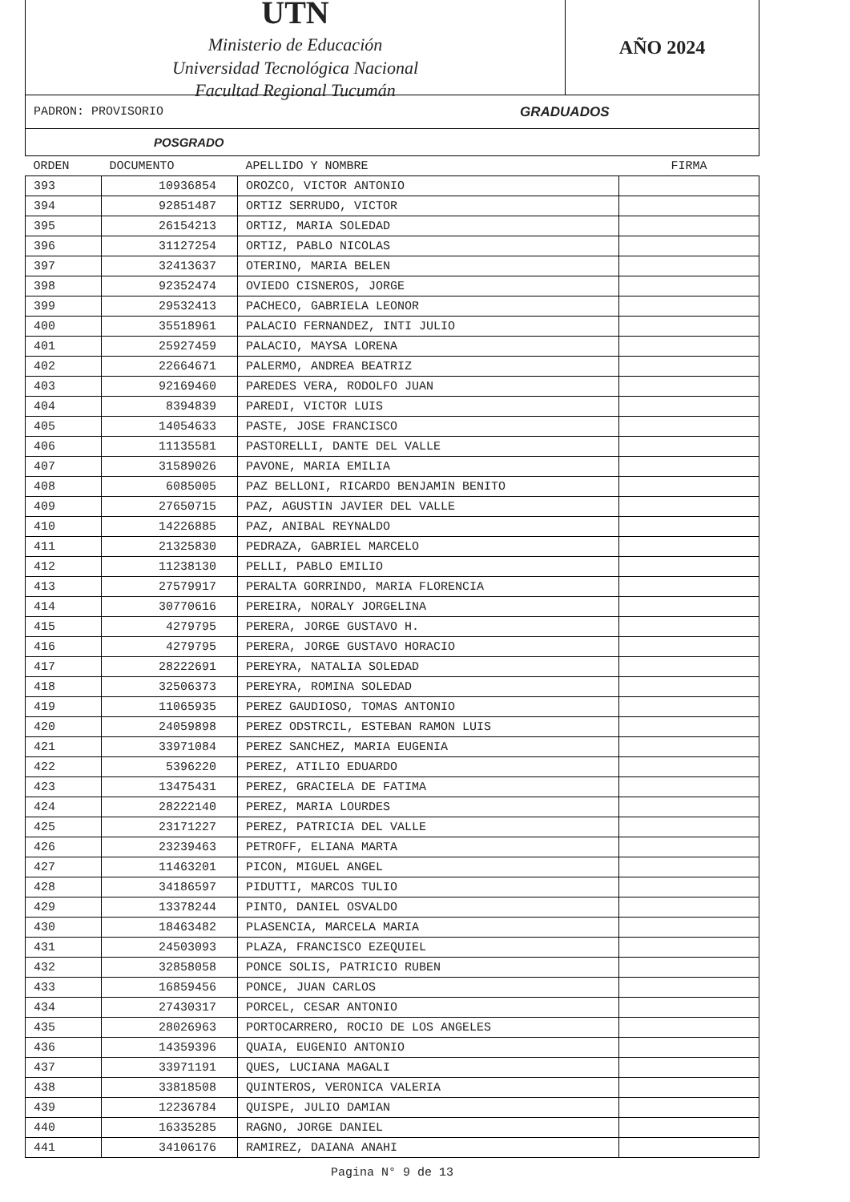UTN
Ministerio de Educación
Universidad Tecnológica Nacional
Facultad Regional Tucumán
AÑO 2024
PADRON: PROVISORIO GRADUADOS
POSGRADO
| ORDEN | DOCUMENTO | APELLIDO Y NOMBRE | FIRMA |
| --- | --- | --- | --- |
| 393 | 10936854 | OROZCO, VICTOR ANTONIO | |
| 394 | 92851487 | ORTIZ SERRUDO, VICTOR | |
| 395 | 26154213 | ORTIZ, MARIA SOLEDAD | |
| 396 | 31127254 | ORTIZ, PABLO NICOLAS | |
| 397 | 32413637 | OTERINO, MARIA BELEN | |
| 398 | 92352474 | OVIEDO CISNEROS, JORGE | |
| 399 | 29532413 | PACHECO, GABRIELA LEONOR | |
| 400 | 35518961 | PALACIO FERNANDEZ, INTI JULIO | |
| 401 | 25927459 | PALACIO, MAYSA LORENA | |
| 402 | 22664671 | PALERMO, ANDREA BEATRIZ | |
| 403 | 92169460 | PAREDES VERA, RODOLFO JUAN | |
| 404 | 8394839 | PAREDI, VICTOR LUIS | |
| 405 | 14054633 | PASTE, JOSE FRANCISCO | |
| 406 | 11135581 | PASTORELLI, DANTE DEL VALLE | |
| 407 | 31589026 | PAVONE, MARIA EMILIA | |
| 408 | 6085005 | PAZ BELLONI, RICARDO BENJAMIN BENITO | |
| 409 | 27650715 | PAZ, AGUSTIN JAVIER DEL VALLE | |
| 410 | 14226885 | PAZ, ANIBAL REYNALDO | |
| 411 | 21325830 | PEDRAZA, GABRIEL MARCELO | |
| 412 | 11238130 | PELLI, PABLO EMILIO | |
| 413 | 27579917 | PERALTA GORRINDO, MARIA FLORENCIA | |
| 414 | 30770616 | PEREIRA, NORALY JORGELINA | |
| 415 | 4279795 | PERERA, JORGE GUSTAVO H. | |
| 416 | 4279795 | PERERA, JORGE GUSTAVO HORACIO | |
| 417 | 28222691 | PEREYRA, NATALIA SOLEDAD | |
| 418 | 32506373 | PEREYRA, ROMINA SOLEDAD | |
| 419 | 11065935 | PEREZ GAUDIOSO, TOMAS ANTONIO | |
| 420 | 24059898 | PEREZ ODSTRCIL, ESTEBAN RAMON LUIS | |
| 421 | 33971084 | PEREZ SANCHEZ, MARIA EUGENIA | |
| 422 | 5396220 | PEREZ, ATILIO EDUARDO | |
| 423 | 13475431 | PEREZ, GRACIELA DE FATIMA | |
| 424 | 28222140 | PEREZ, MARIA LOURDES | |
| 425 | 23171227 | PEREZ, PATRICIA DEL VALLE | |
| 426 | 23239463 | PETROFF, ELIANA MARTA | |
| 427 | 11463201 | PICON, MIGUEL ANGEL | |
| 428 | 34186597 | PIDUTTI, MARCOS TULIO | |
| 429 | 13378244 | PINTO, DANIEL OSVALDO | |
| 430 | 18463482 | PLASENCIA, MARCELA MARIA | |
| 431 | 24503093 | PLAZA, FRANCISCO EZEQUIEL | |
| 432 | 32858058 | PONCE SOLIS, PATRICIO RUBEN | |
| 433 | 16859456 | PONCE, JUAN CARLOS | |
| 434 | 27430317 | PORCEL, CESAR ANTONIO | |
| 435 | 28026963 | PORTOCARRERO, ROCIO DE LOS ANGELES | |
| 436 | 14359396 | QUAIA, EUGENIO ANTONIO | |
| 437 | 33971191 | QUES, LUCIANA MAGALI | |
| 438 | 33818508 | QUINTEROS, VERONICA VALERIA | |
| 439 | 12236784 | QUISPE, JULIO DAMIAN | |
| 440 | 16335285 | RAGNO, JORGE DANIEL | |
| 441 | 34106176 | RAMIREZ, DAIANA ANAHI | |
Pagina N° 9 de 13